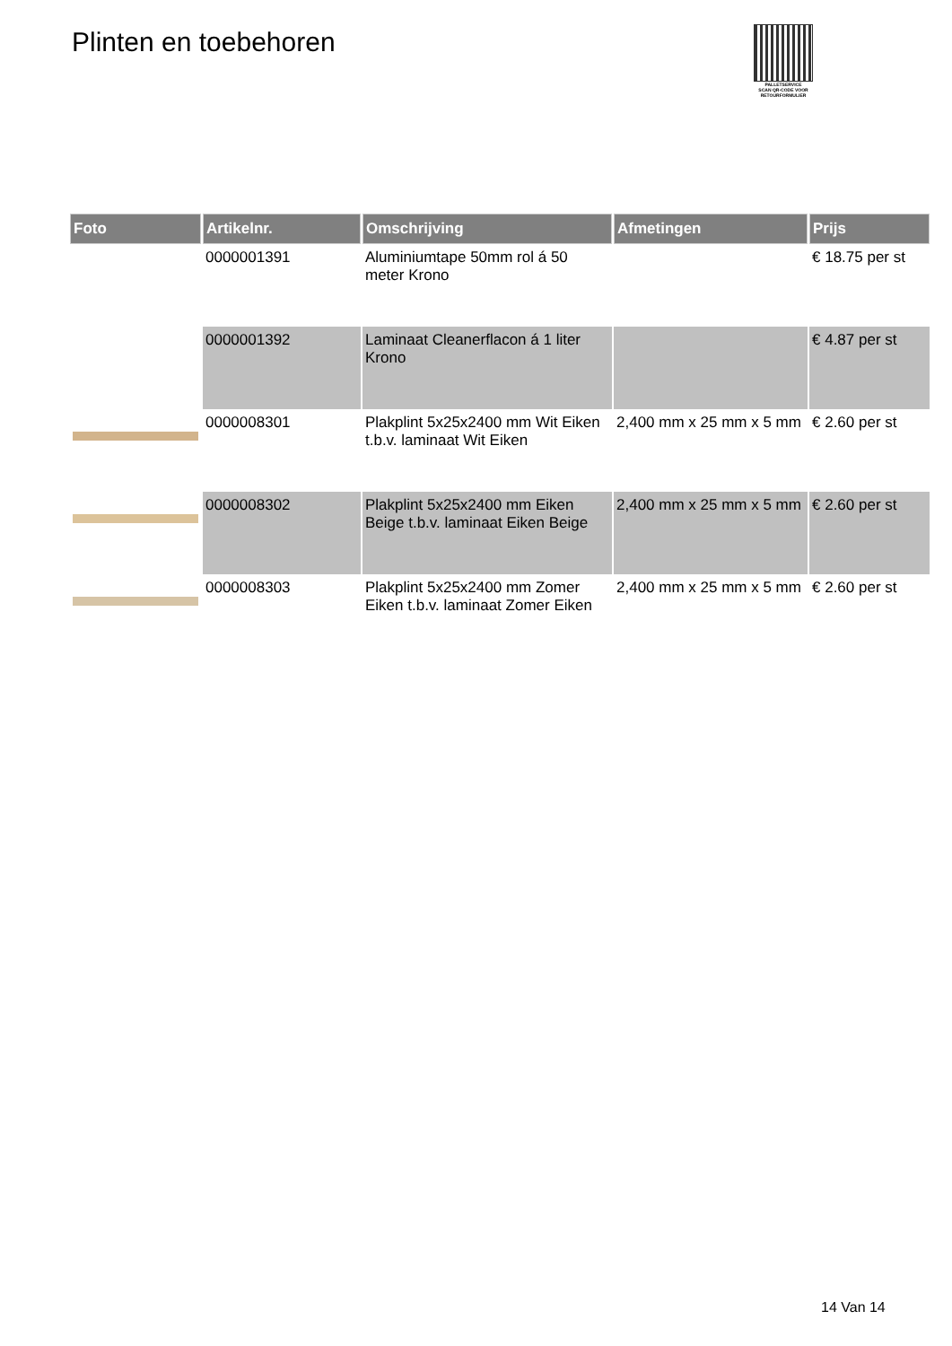Plinten en toebehoren
PALLETSERVICE
SCAN QR-CODE VOOR RETOURFORMULIER
| Foto | Artikelnr. | Omschrijving | Afmetingen | Prijs |
| --- | --- | --- | --- | --- |
| | 0000001391 | Aluminiumtape 50mm rol á 50 meter Krono | | € 18.75 per st |
| | 0000001392 | Laminaat Cleanerflacon á 1 liter Krono | | € 4.87 per st |
| | 0000008301 | Plakplint 5x25x2400 mm Wit Eiken t.b.v. laminaat Wit Eiken | 2,400 mm x 25 mm x 5 mm | € 2.60 per st |
| | 0000008302 | Plakplint 5x25x2400 mm Eiken Beige t.b.v. laminaat Eiken Beige | 2,400 mm x 25 mm x 5 mm | € 2.60 per st |
| | 0000008303 | Plakplint 5x25x2400 mm Zomer Eiken t.b.v. laminaat Zomer Eiken | 2,400 mm x 25 mm x 5 mm | € 2.60 per st |
14 Van 14